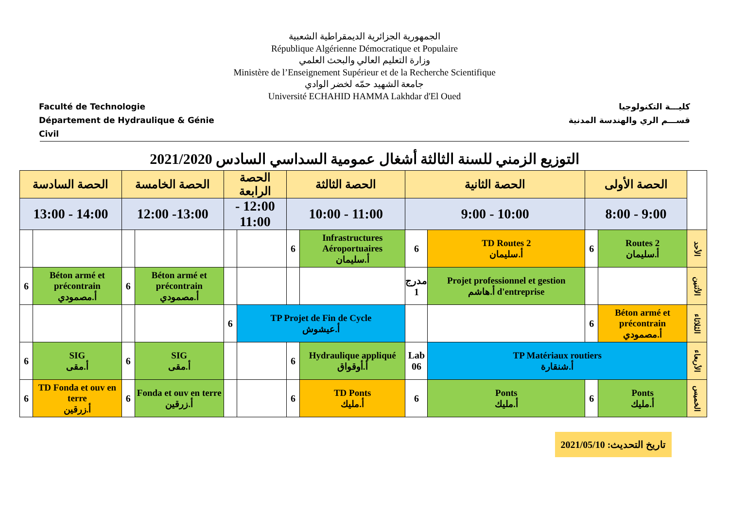Faculté de Technologie
Département de Hydraulique & Génie Civil
الجمهورية الجزائرية الديمقراطية الشعبية
République Algérienne Démocratique et Populaire
وزارة التعليم العالي والبحث العلمي
Ministère de l’Enseignement Supérieur et de la Recherche Scientifique
جامعة الشهيد حمّه لخضر الوادي
Université ECHAHID HAMMA Lakhdar d'El Oued
كليـــة التكنولوجيا
قســـم الري والهندسة المدنية
التوزيع الزمني للسنة الثالثة أشغال عمومية السداسي السادس 2021/2020
| | الحصة الأولى | | الحصة الثانية | | الحصة الثالثة | | الحصة الرابعة | | الحصة الخامسة | | الحصة السادسة | |
| --- | --- | --- | --- | --- | --- | --- | --- | --- | --- | --- | --- | --- |
| | 9:00 - 8:00 | | 10:00 - 9:00 | | 11:00 - 10:00 | | 12:00 - 11:00 | | 13:00- 12:00 | | 14:00 - 13:00 | |
| الأحد | Routes 2 أ.سليمان | 6 | TD Routes 2 أ.سليمان | 6 | Infrastructures Aéroportuaires أ.سليمان | 6 | | | | | | |
| الأثنين | | | Projet professionnel et gestion d'entreprise أ.هاشم | مدرج 1 | | | | | Béton armé et précontrain أ.مصمودي | 6 | Béton armé et précontrain أ.مصمودي | 6 |
| الثلاثاء | Béton armé et précontrain أ.مصمودي | 6 | | | TP Projet de Fin de Cycle أ.عيشوش | | | 6 | | | | |
| الأربعاء | TP Matériaux routiers أ.شنقارة | | | Lab 06 | Hydraulique appliqué أ.أوقواق | 6 | | | SIG أ.مقى | 6 | SIG أ.مقى | 6 |
| الخميس | Ponts أ.مليك | 6 | Ponts أ.مليك | 6 | TD Ponts أ.مليك | 6 | | | Fonda et ouv en terre أ.زرقين | 6 | TD Fonda et ouv en terre أ.زرقين | 6 |
تاريخ التحديث: 2021/05/10